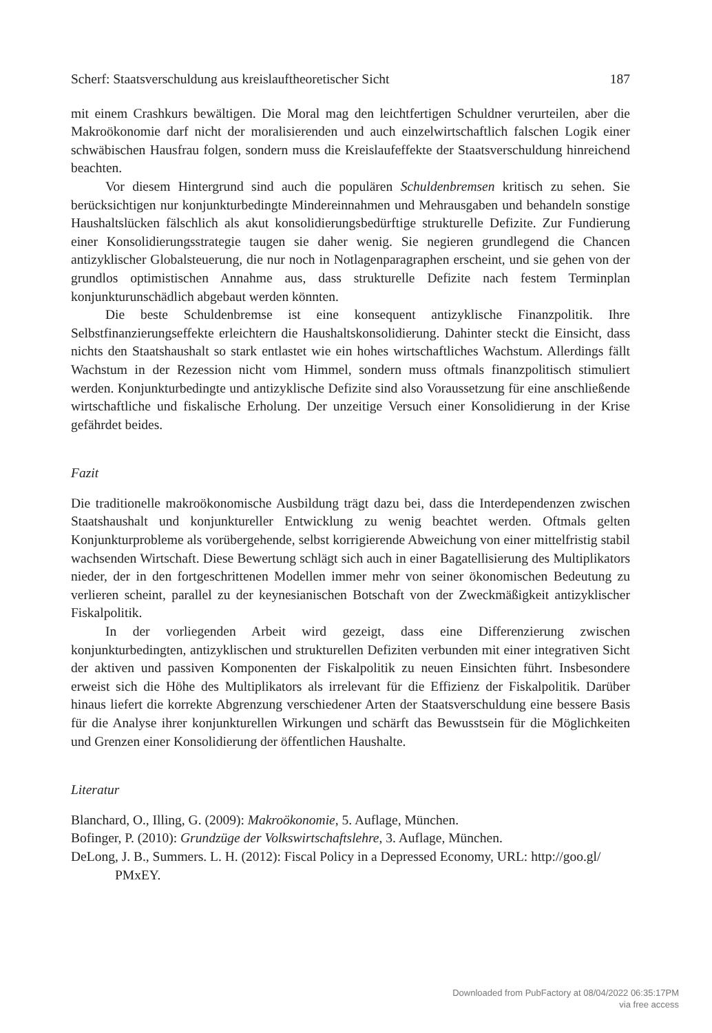Scherf: Staatsverschuldung aus kreislauftheoretischer Sicht 187
mit einem Crashkurs bewältigen. Die Moral mag den leichtfertigen Schuldner verurteilen, aber die Makroökonomie darf nicht der moralisierenden und auch einzelwirtschaftlich falschen Logik einer schwäbischen Hausfrau folgen, sondern muss die Kreislaufeffekte der Staatsverschuldung hinreichend beachten.
Vor diesem Hintergrund sind auch die populären Schuldenbremsen kritisch zu sehen. Sie berücksichtigen nur konjunkturbedingte Mindereinnahmen und Mehrausgaben und behandeln sonstige Haushaltslücken fälschlich als akut konsolidierungsbedürftige strukturelle Defizite. Zur Fundierung einer Konsolidierungsstrategie taugen sie daher wenig. Sie negieren grundlegend die Chancen antizyklischer Globalsteuerung, die nur noch in Notlagenparagraphen erscheint, und sie gehen von der grundlos optimistischen Annahme aus, dass strukturelle Defizite nach festem Terminplan konjunkturunschädlich abgebaut werden könnten.
Die beste Schuldenbremse ist eine konsequent antizyklische Finanzpolitik. Ihre Selbstfinanzierungseffekte erleichtern die Haushaltskonsolidierung. Dahinter steckt die Einsicht, dass nichts den Staatshaushalt so stark entlastet wie ein hohes wirtschaftliches Wachstum. Allerdings fällt Wachstum in der Rezession nicht vom Himmel, sondern muss oftmals finanzpolitisch stimuliert werden. Konjunkturbedingte und antizyklische Defizite sind also Voraussetzung für eine anschließende wirtschaftliche und fiskalische Erholung. Der unzeitige Versuch einer Konsolidierung in der Krise gefährdet beides.
Fazit
Die traditionelle makroökonomische Ausbildung trägt dazu bei, dass die Interdependenzen zwischen Staatshaushalt und konjunktureller Entwicklung zu wenig beachtet werden. Oftmals gelten Konjunkturprobleme als vorübergehende, selbst korrigierende Abweichung von einer mittelfristig stabil wachsenden Wirtschaft. Diese Bewertung schlägt sich auch in einer Bagatellisierung des Multiplikators nieder, der in den fortgeschrittenen Modellen immer mehr von seiner ökonomischen Bedeutung zu verlieren scheint, parallel zu der keynesianischen Botschaft von der Zweckmäßigkeit antizyklischer Fiskalpolitik.
In der vorliegenden Arbeit wird gezeigt, dass eine Differenzierung zwischen konjunkturbedingten, antizyklischen und strukturellen Defiziten verbunden mit einer integrativen Sicht der aktiven und passiven Komponenten der Fiskalpolitik zu neuen Einsichten führt. Insbesondere erweist sich die Höhe des Multiplikators als irrelevant für die Effizienz der Fiskalpolitik. Darüber hinaus liefert die korrekte Abgrenzung verschiedener Arten der Staatsverschuldung eine bessere Basis für die Analyse ihrer konjunkturellen Wirkungen und schärft das Bewusstsein für die Möglichkeiten und Grenzen einer Konsolidierung der öffentlichen Haushalte.
Literatur
Blanchard, O., Illing, G. (2009): Makroökonomie, 5. Auflage, München.
Bofinger, P. (2010): Grundzüge der Volkswirtschaftslehre, 3. Auflage, München.
DeLong, J. B., Summers. L. H. (2012): Fiscal Policy in a Depressed Economy, URL: http://goo.gl/ PMxEY.
Downloaded from PubFactory at 08/04/2022 06:35:17PM
via free access